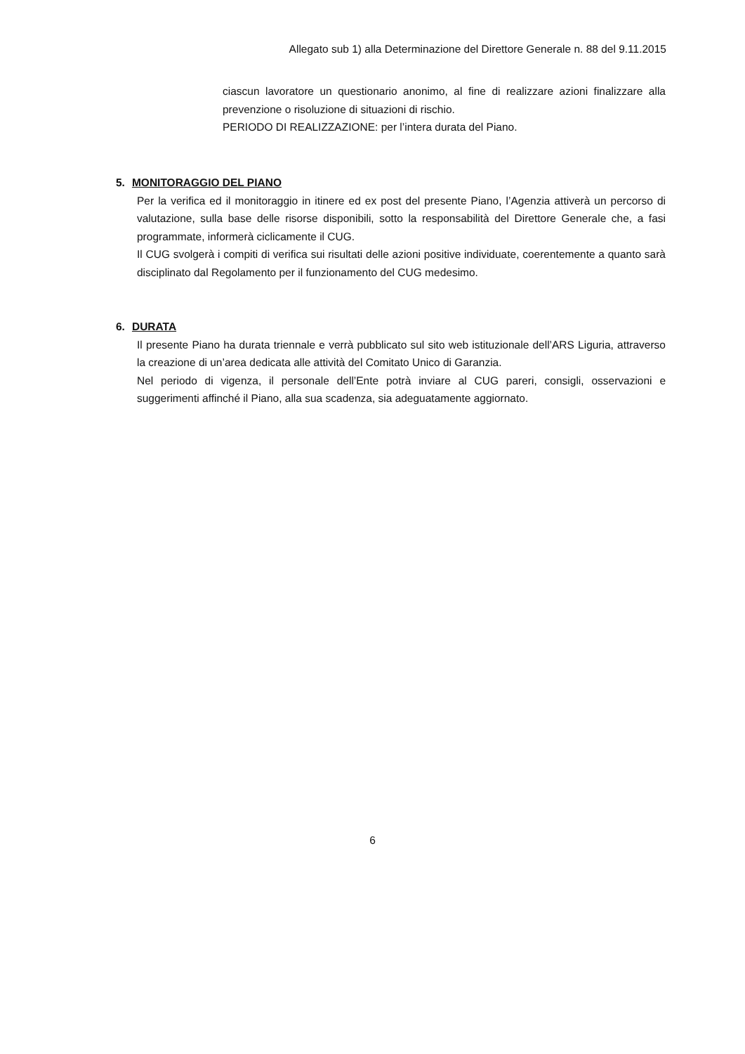Allegato sub 1) alla Determinazione del Direttore Generale n. 88 del 9.11.2015
ciascun lavoratore un questionario anonimo, al fine di realizzare azioni finalizzare alla prevenzione o risoluzione di situazioni di rischio.
PERIODO DI REALIZZAZIONE: per l’intera durata del Piano.
5. MONITORAGGIO DEL PIANO
Per la verifica ed il monitoraggio in itinere ed ex post del presente Piano, l’Agenzia attiverà un percorso di valutazione, sulla base delle risorse disponibili, sotto la responsabilità del Direttore Generale che, a fasi programmate, informerà ciclicamente il CUG.
Il CUG svolgerà i compiti di verifica sui risultati delle azioni positive individuate, coerentemente a quanto sarà disciplinato dal Regolamento per il funzionamento del CUG medesimo.
6. DURATA
Il presente Piano ha durata triennale e verrà pubblicato sul sito web istituzionale dell’ARS Liguria, attraverso la creazione di un’area dedicata alle attività del Comitato Unico di Garanzia.
Nel periodo di vigenza, il personale dell’Ente potrà inviare al CUG pareri, consigli, osservazioni e suggerimenti affinché il Piano, alla sua scadenza, sia adeguatamente aggiornato.
6